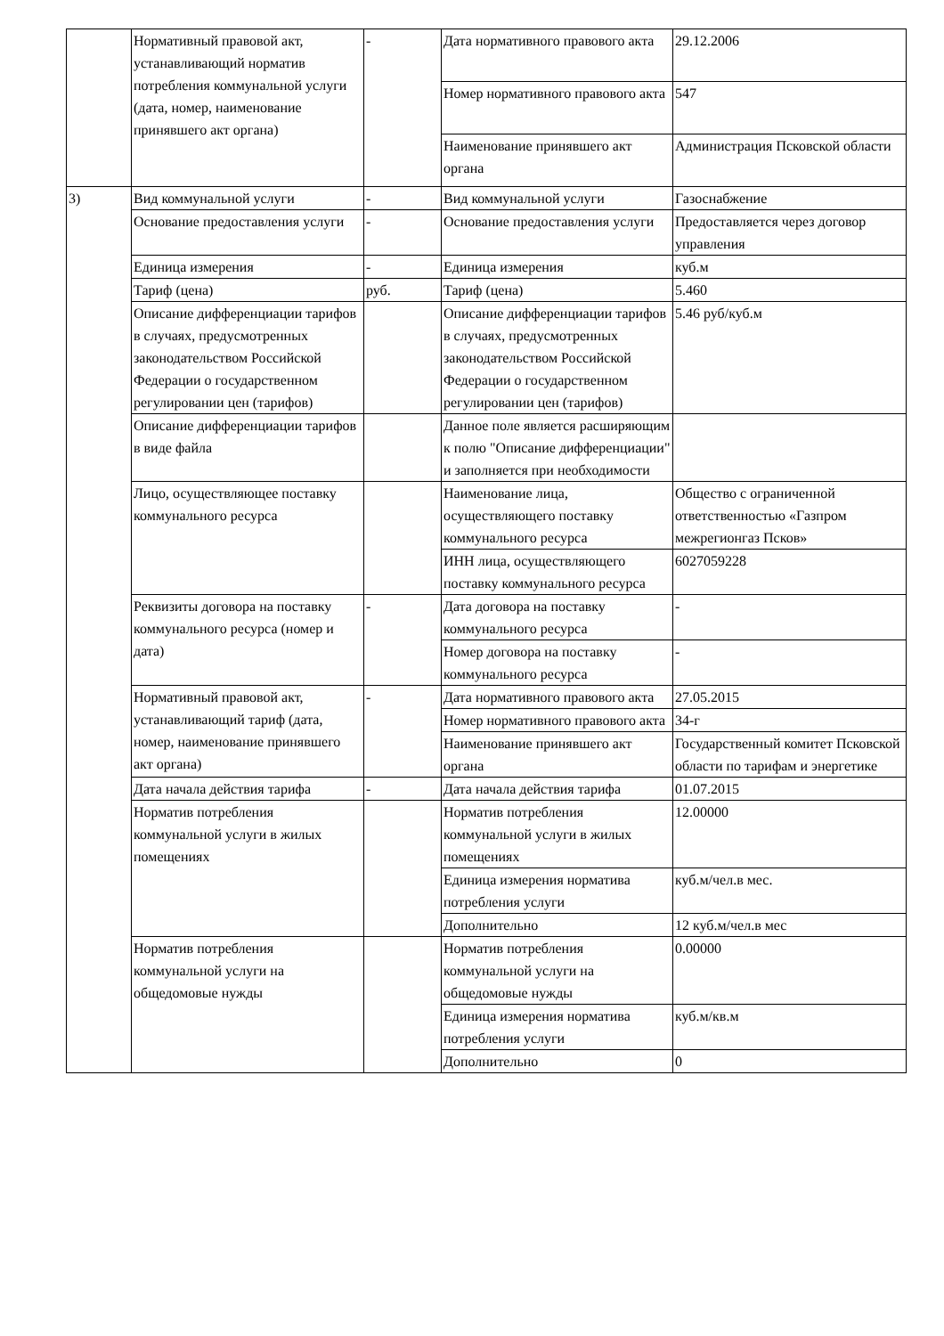| | Нормативный правовой акт, устанавливающий норматив потребления коммунальной услуги (дата, номер, наименование принявшего акт органа) | - | Дата нормативного правового акта | 29.12.2006 |
| | | | Номер нормативного правового акта | 547 |
| | | | Наименование принявшего акт органа | Администрация Псковской области |
| 3) | Вид коммунальной услуги | - | Вид коммунальной услуги | Газоснабжение |
| | Основание предоставления услуги | - | Основание предоставления услуги | Предоставляется через договор управления |
| | Единица измерения | - | Единица измерения | куб.м |
| | Тариф (цена) | руб. | Тариф (цена) | 5.460 |
| | Описание дифференциации тарифов в случаях, предусмотренных законодательством Российской Федерации о государственном регулировании цен (тарифов) | | Описание дифференциации тарифов в случаях, предусмотренных законодательством Российской Федерации о государственном регулировании цен (тарифов) | 5.46 руб/куб.м |
| | Описание дифференциации тарифов в виде файла | | Данное поле является расширяющим к полю "Описание дифференциации" и заполняется при необходимости | |
| | Лицо, осуществляющее поставку коммунального ресурса | | Наименование лица, осуществляющего поставку коммунального ресурса | Общество с ограниченной ответственностью «Газпром межрегионгаз Псков» |
| | | | ИНН лица, осуществляющего поставку коммунального ресурса | 6027059228 |
| | Реквизиты договора на поставку коммунального ресурса (номер и дата) | - | Дата договора на поставку коммунального ресурса | - |
| | | | Номер договора на поставку коммунального ресурса | - |
| | Нормативный правовой акт, устанавливающий тариф (дата, номер, наименование принявшего акт органа) | - | Дата нормативного правового акта | 27.05.2015 |
| | | | Номер нормативного правового акта | 34-г |
| | | | Наименование принявшего акт органа | Государственный комитет Псковской области по тарифам и энергетике |
| | Дата начала действия тарифа | - | Дата начала действия тарифа | 01.07.2015 |
| | Норматив потребления коммунальной услуги в жилых помещениях | | Норматив потребления коммунальной услуги в жилых помещениях | 12.00000 |
| | | | Единица измерения норматива потребления услуги | куб.м/чел.в мес. |
| | | | Дополнительно | 12 куб.м/чел.в мес |
| | Норматив потребления коммунальной услуги на общедомовые нужды | | Норматив потребления коммунальной услуги на общедомовые нужды | 0.00000 |
| | | | Единица измерения норматива потребления услуги | куб.м/кв.м |
| | | | Дополнительно | 0 |